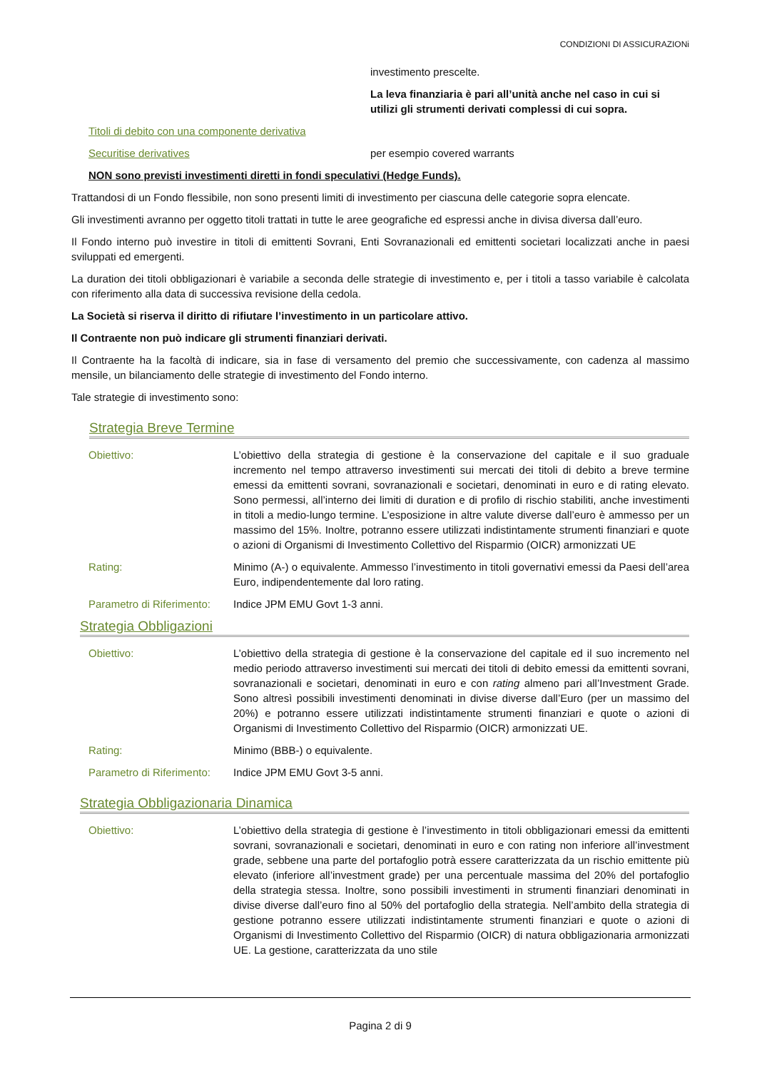CONDIZIONI DI ASSICURAZIONi
investimento prescelte.
La leva finanziaria è pari all’unità anche nel caso in cui si utilizi gli strumenti derivati complessi di cui sopra.
Titoli di debito con una componente derivativa
Securitise derivatives per esempio covered warrants
NON sono previsti investimenti diretti in fondi speculativi (Hedge Funds).
Trattandosi di un Fondo flessibile, non sono presenti limiti di investimento per ciascuna delle categorie sopra elencate.
Gli investimenti avranno per oggetto titoli trattati in tutte le aree geografiche ed espressi anche in divisa diversa dall’euro.
Il Fondo interno può investire in titoli di emittenti Sovrani, Enti Sovranazionali ed emittenti societari localizzati anche in paesi sviluppati ed emergenti.
La duration dei titoli obbligazionari è variabile a seconda delle strategie di investimento e, per i titoli a tasso variabile è calcolata con riferimento alla data di successiva revisione della cedola.
La Società si riserva il diritto di rifiutare l’investimento in un particolare attivo.
Il Contraente non può indicare gli strumenti finanziari derivati.
Il Contraente ha la facoltà di indicare, sia in fase di versamento del premio che successivamente, con cadenza al massimo mensile, un bilanciamento delle strategie di investimento del Fondo interno.
Tale strategie di investimento sono:
Strategia Breve Termine
Obiettivo: L’obiettivo della strategia di gestione è la conservazione del capitale e il suo graduale incremento nel tempo attraverso investimenti sui mercati dei titoli di debito a breve termine emessi da emittenti sovrani, sovranazionali e societari, denominati in euro e di rating elevato. Sono permessi, all’interno dei limiti di duration e di profilo di rischio stabiliti, anche investimenti in titoli a medio-lungo termine. L’esposizione in altre valute diverse dall’euro è ammesso per un massimo del 15%. Inoltre, potranno essere utilizzati indistintamente strumenti finanziari e quote o azioni di Organismi di Investimento Collettivo del Risparmio (OICR) armonizzati UE
Rating: Minimo (A-) o equivalente. Ammesso l’investimento in titoli governativi emessi da Paesi dell’area Euro, indipendentemente dal loro rating.
Parametro di Riferimento:
Indice JPM EMU Govt 1-3 anni.
Strategia Obbligazioni
Obiettivo: L’obiettivo della strategia di gestione è la conservazione del capitale ed il suo incremento nel medio periodo attraverso investimenti sui mercati dei titoli di debito emessi da emittenti sovrani, sovranazionali e societari, denominati in euro e con rating almeno pari all’Investment Grade. Sono altresì possibili investimenti denominati in divise diverse dall’Euro (per un massimo del 20%) e potranno essere utilizzati indistintamente strumenti finanziari e quote o azioni di Organismi di Investimento Collettivo del Risparmio (OICR) armonizzati UE.
Rating: Minimo (BBB-) o equivalente.
Parametro di Riferimento:
Indice JPM EMU Govt 3-5 anni.
Strategia Obbligazionaria Dinamica
Obiettivo: L’obiettivo della strategia di gestione è l’investimento in titoli obbligazionari emessi da emittenti sovrani, sovranazionali e societari, denominati in euro e con rating non inferiore all’investment grade, sebbene una parte del portafoglio potrà essere caratterizzata da un rischio emittente più elevato (inferiore all’investment grade) per una percentuale massima del 20% del portafoglio della strategia stessa. Inoltre, sono possibili investimenti in strumenti finanziari denominati in divise diverse dall’euro fino al 50% del portafoglio della strategia. Nell’ambito della strategia di gestione potranno essere utilizzati indistintamente strumenti finanziari e quote o azioni di Organismi di Investimento Collettivo del Risparmio (OICR) di natura obbligazionaria armonizzati UE. La gestione, caratterizzata da uno stile
Pagina 2 di 9